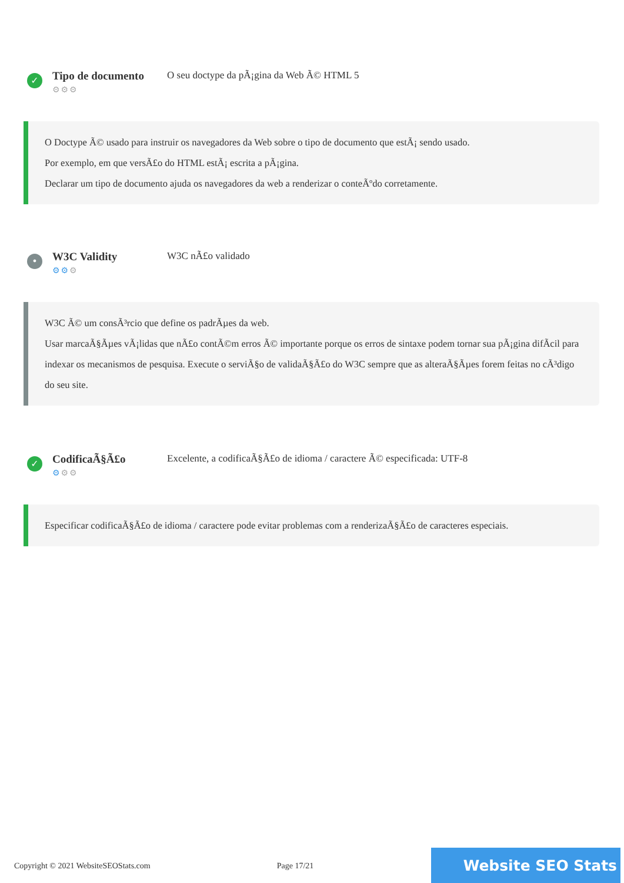✓
Tipo de documento
⚙⚙⚙
O seu doctype da pÃ¡gina da Web Ã© HTML 5
O Doctype Ã© usado para instruir os navegadores da Web sobre o tipo de documento que estÃ¡ sendo usado.
Por exemplo, em que versÃ£o do HTML estÃ¡ escrita a pÃ¡gina.
Declarar um tipo de documento ajuda os navegadores da web a renderizar o conteÃºdo corretamente.
•
W3C Validity
⚙⚙⚙
W3C nÃ£o validado
W3C Ã© um consÃ³rcio que define os padrÃµes da web.
Usar marcaÃ§Ãµes vÃ¡lidas que nÃ£o contÃ©m erros Ã© importante porque os erros de sintaxe podem tornar sua pÃ¡gina difÃcil para indexar os mecanismos de pesquisa. Execute o serviÃ§o de validaÃ§Ã£o do W3C sempre que as alteraÃ§Ãµes forem feitas no cÃ³digo do seu site.
✓
CodificaÃ§Ã£o
⚙⚙⚙
Excelente, a codificaÃ§Ã£o de idioma / caractere Ã© especificada: UTF-8
Especificar codificaÃ§Ã£o de idioma / caractere pode evitar problemas com a renderizaÃ§Ã£o de caracteres especiais.
Copyright © 2021 WebsiteSEOStats.com Page 17/21 Website SEO Stats